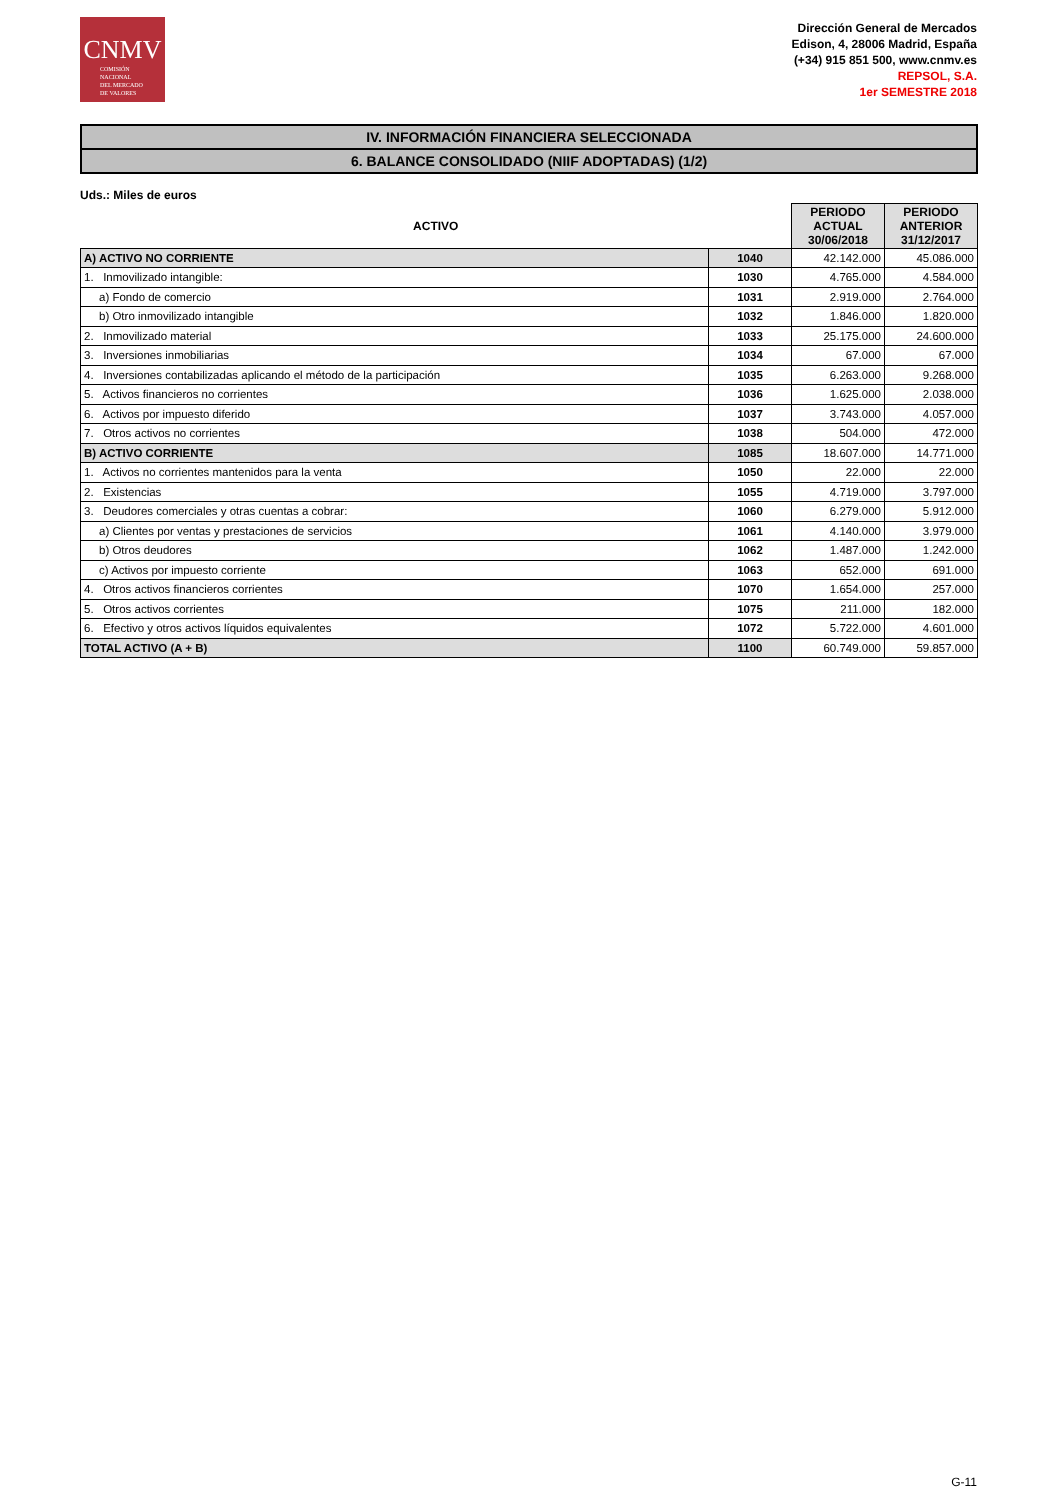CNMV
COMISIÓN
NACIONAL
DEL MERCADO
DE VALORES
Dirección General de Mercados
Edison, 4, 28006 Madrid, España
(+34) 915 851 500, www.cnmv.es
REPSOL, S.A.
1er SEMESTRE 2018
IV. INFORMACIÓN FINANCIERA SELECCIONADA
6. BALANCE CONSOLIDADO (NIIF ADOPTADAS) (1/2)
Uds.: Miles de euros
| ACTIVO | | PERIODO ACTUAL 30/06/2018 | PERIODO ANTERIOR 31/12/2017 |
| --- | --- | --- | --- |
| A) ACTIVO NO CORRIENTE | 1040 | 42.142.000 | 45.086.000 |
| 1. Inmovilizado intangible: | 1030 | 4.765.000 | 4.584.000 |
| a) Fondo de comercio | 1031 | 2.919.000 | 2.764.000 |
| b) Otro inmovilizado intangible | 1032 | 1.846.000 | 1.820.000 |
| 2. Inmovilizado material | 1033 | 25.175.000 | 24.600.000 |
| 3. Inversiones inmobiliarias | 1034 | 67.000 | 67.000 |
| 4. Inversiones contabilizadas aplicando el método de la participación | 1035 | 6.263.000 | 9.268.000 |
| 5. Activos financieros no corrientes | 1036 | 1.625.000 | 2.038.000 |
| 6. Activos por impuesto diferido | 1037 | 3.743.000 | 4.057.000 |
| 7. Otros activos no corrientes | 1038 | 504.000 | 472.000 |
| B) ACTIVO CORRIENTE | 1085 | 18.607.000 | 14.771.000 |
| 1. Activos no corrientes mantenidos para la venta | 1050 | 22.000 | 22.000 |
| 2. Existencias | 1055 | 4.719.000 | 3.797.000 |
| 3. Deudores comerciales y otras cuentas a cobrar: | 1060 | 6.279.000 | 5.912.000 |
| a) Clientes por ventas y prestaciones de servicios | 1061 | 4.140.000 | 3.979.000 |
| b) Otros deudores | 1062 | 1.487.000 | 1.242.000 |
| c) Activos por impuesto corriente | 1063 | 652.000 | 691.000 |
| 4. Otros activos financieros corrientes | 1070 | 1.654.000 | 257.000 |
| 5. Otros activos corrientes | 1075 | 211.000 | 182.000 |
| 6. Efectivo y otros activos líquidos equivalentes | 1072 | 5.722.000 | 4.601.000 |
| TOTAL ACTIVO (A + B) | 1100 | 60.749.000 | 59.857.000 |
G-11